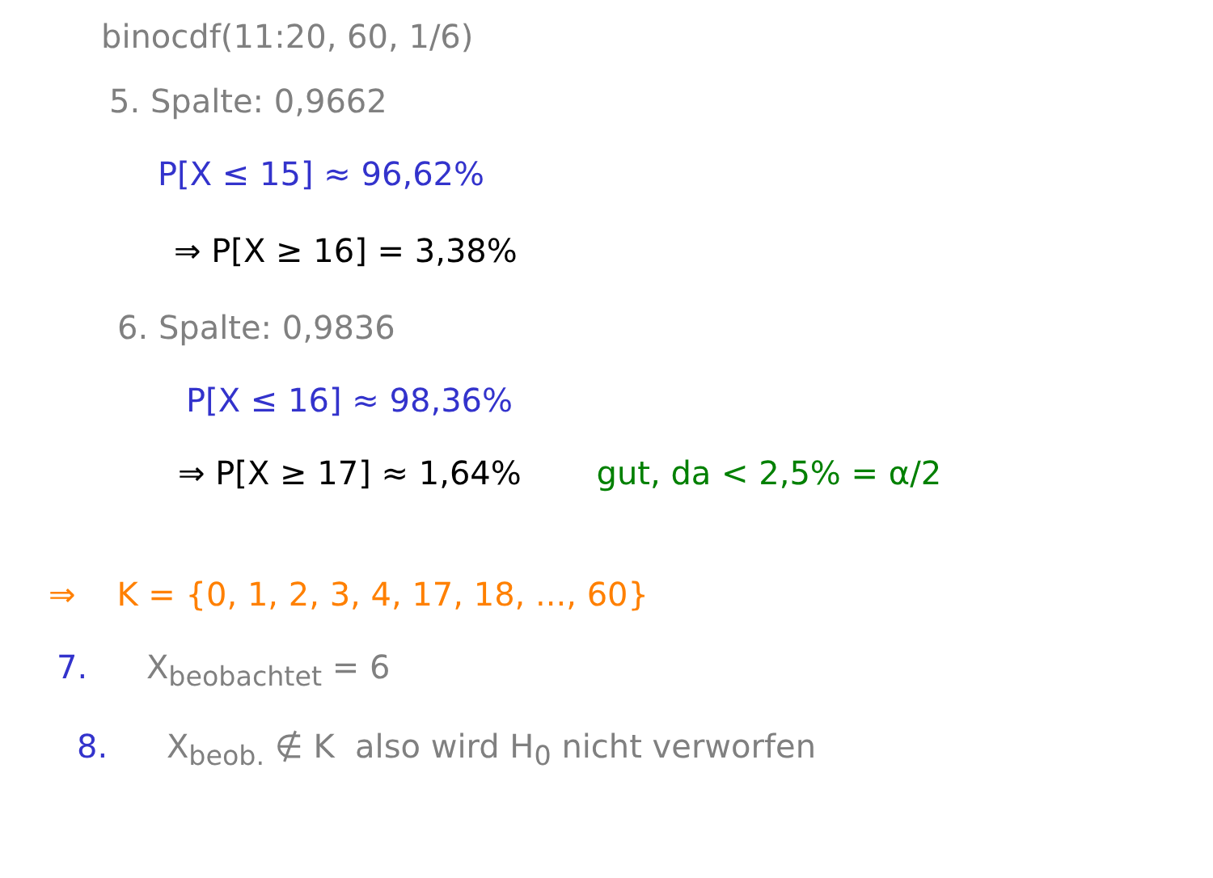binocdf(11:20, 60, 1/6)
5. Spalte: 0,9662
P[X ≤ 15] ≈ 96,62%
⇒ P[X ≥ 16] = 3,38%
6. Spalte: 0,9836
P[X ≤ 16] ≈ 98,36%
⇒ P[X ≥ 17] ≈ 1,64% gut, da < 2,5% = α/2
⇒ K = {0, 1, 2, 3, 4, 17, 18, ..., 60}
7. X<sub>beobachtet</sub> = 6
8. X<sub>beob.</sub> ∉ K also wird H<sub>0</sub> nicht verworfen